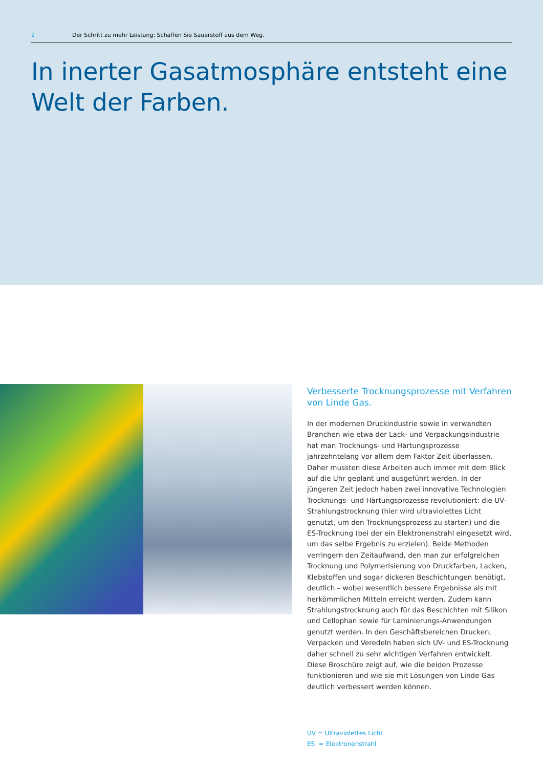2 Der Schritt zu mehr Leistung: Schaffen Sie Sauerstoff aus dem Weg.
In inerter Gasatmosphäre entsteht eine Welt der Farben.
Verbesserte Trocknungsprozesse mit Verfahren von Linde Gas.
In der modernen Druckindustrie sowie in verwandten Bran­chen wie etwa der Lack- und Verpackungsindustrie hat man Trocknungs- und Härtungsprozesse jahrzehntelang vor allem dem Faktor Zeit überlassen. Daher mussten diese Arbeiten auch immer mit dem Blick auf die Uhr geplant und ausgeführt werden. In der jüngeren Zeit jedoch haben zwei innovative Technologien Trocknungs- und Härtungsprozesse revolutio­niert: die UV-Strahlungstrocknung (hier wird ultraviolettes Licht genutzt, um den Trocknungsprozess zu starten) und die ES-Trocknung (bei der ein Elektronenstrahl eingesetzt wird, um das selbe Ergebnis zu erzielen). Beide Methoden verrin­gern den Zeitaufwand, den man zur erfolgreichen Trocknung und Polymerisierung von Druckfarben, Lacken, Klebstoffen und sogar dickeren Beschichtungen benötigt, deutlich – wobei wesentlich bessere Ergebnisse als mit herkömmlichen Mitteln erreicht werden. Zudem kann Strahlungstrocknung auch für das Beschichten mit Silikon und Cellophan sowie für Laminie­rungs-Anwendungen genutzt werden. In den Geschäftsberei­chen Drucken, Verpacken und Veredeln haben sich UV- und ES-Trocknung daher schnell zu sehr wichtigen Verfahren ent­wickelt. Diese Broschüre zeigt auf, wie die beiden Prozesse funktionieren und wie sie mit Lösungen von Linde Gas deutlich verbessert werden können.
UV = Ultraviolettes Licht
ES = Elektronenstrahl